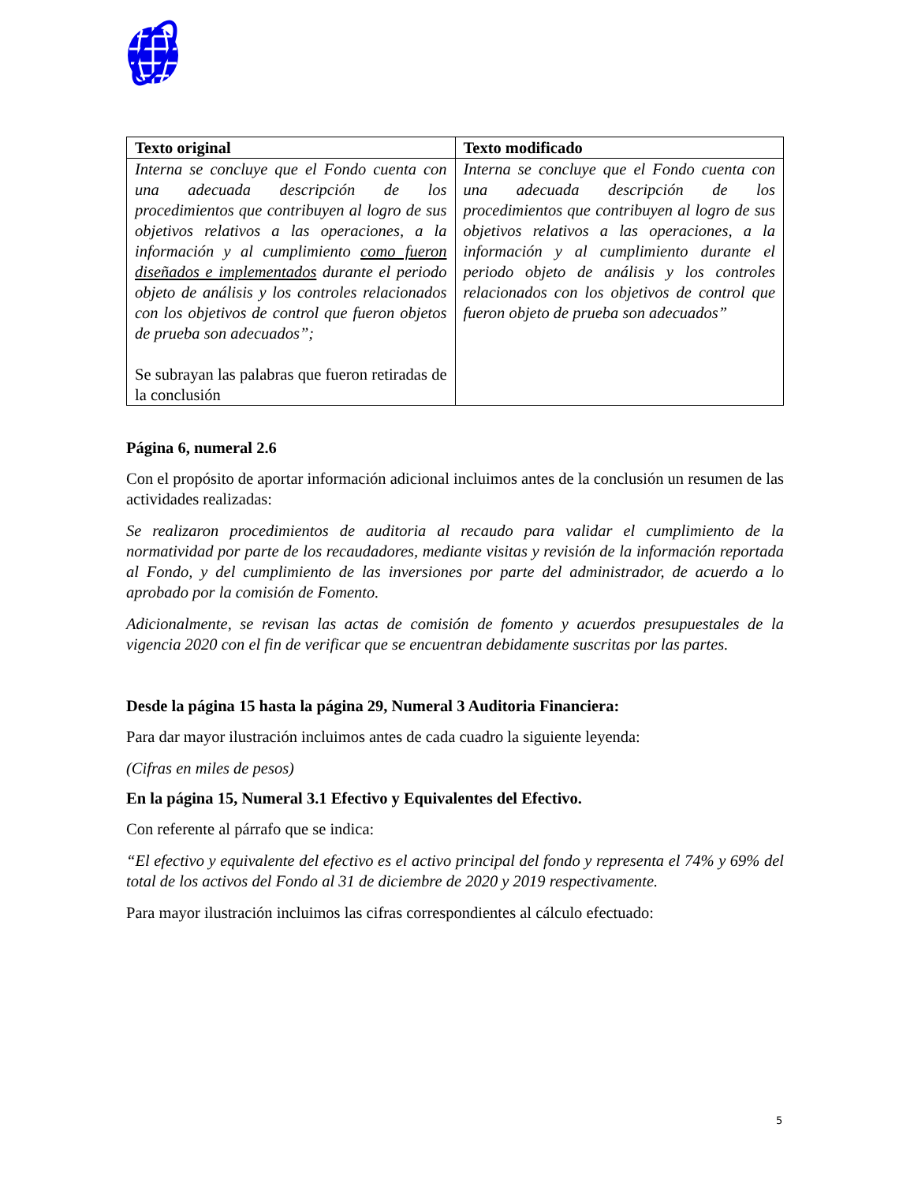| Texto original | Texto modificado |
| --- | --- |
| Interna se concluye que el Fondo cuenta con una adecuada descripción de los procedimientos que contribuyen al logro de sus objetivos relativos a las operaciones, a la información y al cumplimiento como fueron diseñados e implementados durante el periodo objeto de análisis y los controles relacionados con los objetivos de control que fueron objetos de prueba son adecuados”; Se subrayan las palabras que fueron retiradas de la conclusión | Interna se concluye que el Fondo cuenta con una adecuada descripción de los procedimientos que contribuyen al logro de sus objetivos relativos a las operaciones, a la información y al cumplimiento durante el periodo objeto de análisis y los controles relacionados con los objetivos de control que fueron objeto de prueba son adecuados” |
Página 6, numeral 2.6
Con el propósito de aportar información adicional incluimos antes de la conclusión un resumen de las actividades realizadas:
Se realizaron procedimientos de auditoria al recaudo para validar el cumplimiento de la normatividad por parte de los recaudadores, mediante visitas y revisión de la información reportada al Fondo, y del cumplimiento de las inversiones por parte del administrador, de acuerdo a lo aprobado por la comisión de Fomento.
Adicionalmente, se revisan las actas de comisión de fomento y acuerdos presupuestales de la vigencia 2020 con el fin de verificar que se encuentran debidamente suscritas por las partes.
Desde la página 15 hasta la página 29, Numeral 3 Auditoria Financiera:
Para dar mayor ilustración incluimos antes de cada cuadro la siguiente leyenda:
(Cifras en miles de pesos)
En la página 15, Numeral 3.1 Efectivo y Equivalentes del Efectivo.
Con referente al párrafo que se indica:
“El efectivo y equivalente del efectivo es el activo principal del fondo y representa el 74% y 69% del total de los activos del Fondo al 31 de diciembre de 2020 y 2019 respectivamente.
Para mayor ilustración incluimos las cifras correspondientes al cálculo efectuado:
5